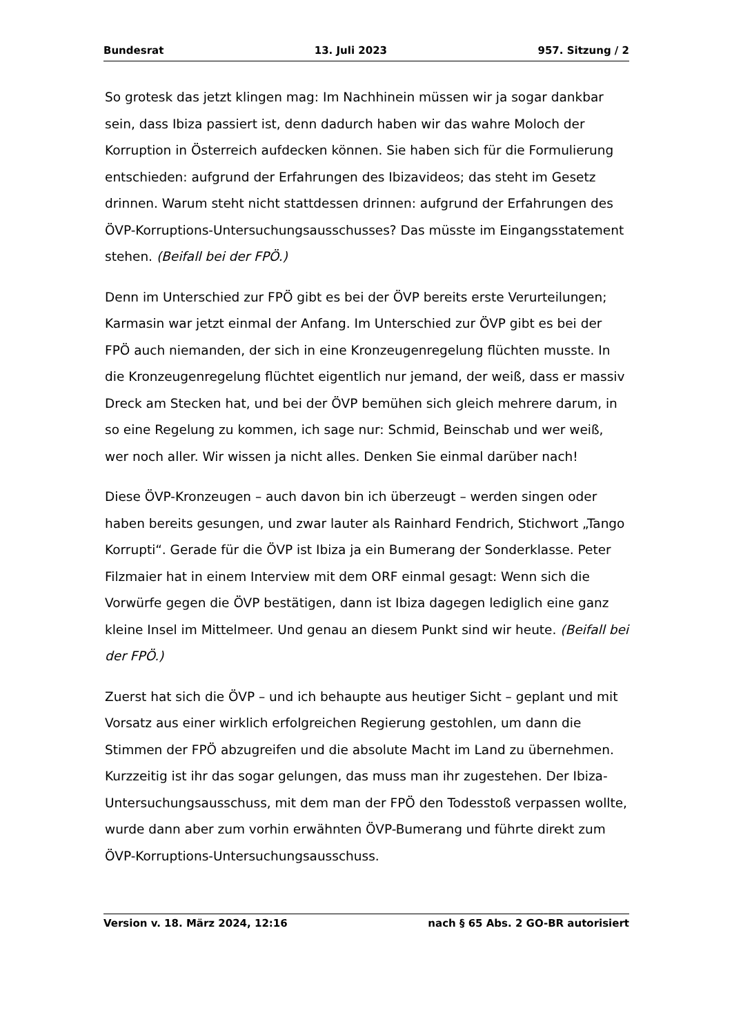Bundesrat 13. Juli 2023 957. Sitzung / 2
So grotesk das jetzt klingen mag: Im Nachhinein müssen wir ja sogar dankbar sein, dass Ibiza passiert ist, denn dadurch haben wir das wahre Moloch der Korruption in Österreich aufdecken können. Sie haben sich für die Formulierung entschieden: aufgrund der Erfahrungen des Ibizavideos; das steht im Gesetz drinnen. Warum steht nicht stattdessen drinnen: aufgrund der Erfahrungen des ÖVP-Korruptions-Untersuchungsausschusses? Das müsste im Eingangsstate­ment stehen. (Beifall bei der FPÖ.)
Denn im Unterschied zur FPÖ gibt es bei der ÖVP bereits erste Verur­teilungen; Karmasin war jetzt einmal der Anfang. Im Unterschied zur ÖVP gibt es bei der FPÖ auch niemanden, der sich in eine Kronzeugenregelung flüchten musste. In die Kronzeugenregelung flüchtet eigentlich nur jemand, der weiß, dass er massiv Dreck am Stecken hat, und bei der ÖVP bemühen sich gleich mehrere darum, in so eine Regelung zu kommen, ich sage nur: Schmid, Beinschab und wer weiß, wer noch aller. Wir wissen ja nicht alles. Denken Sie einmal darüber nach!
Diese ÖVP-Kronzeugen – auch davon bin ich überzeugt – werden singen oder haben bereits gesungen, und zwar lauter als Rainhard Fendrich, Stichwort „Tango Korrupti“. Gerade für die ÖVP ist Ibiza ja ein Bumerang der Sonderklasse. Peter Filzmaier hat in einem Interview mit dem ORF einmal gesagt: Wenn sich die Vorwürfe gegen die ÖVP bestätigen, dann ist Ibiza dagegen lediglich eine ganz kleine Insel im Mittelmeer. Und genau an diesem Punkt sind wir heute. (Beifall bei der FPÖ.)
Zuerst hat sich die ÖVP – und ich behaupte aus heutiger Sicht – geplant und mit Vorsatz aus einer wirklich erfolgreichen Regierung gestohlen, um dann die Stimmen der FPÖ abzugreifen und die absolute Macht im Land zu übernehmen. Kurzzeitig ist ihr das sogar gelungen, das muss man ihr zugestehen. Der Ibiza-Untersuchungsausschuss, mit dem man der FPÖ den Todesstoß verpassen wollte, wurde dann aber zum vorhin erwähnten ÖVP-Bumerang und führte direkt zum ÖVP-Korruptions-Untersuchungsausschuss.
Version v. 18. März 2024, 12:16 nach § 65 Abs. 2 GO-BR autorisiert